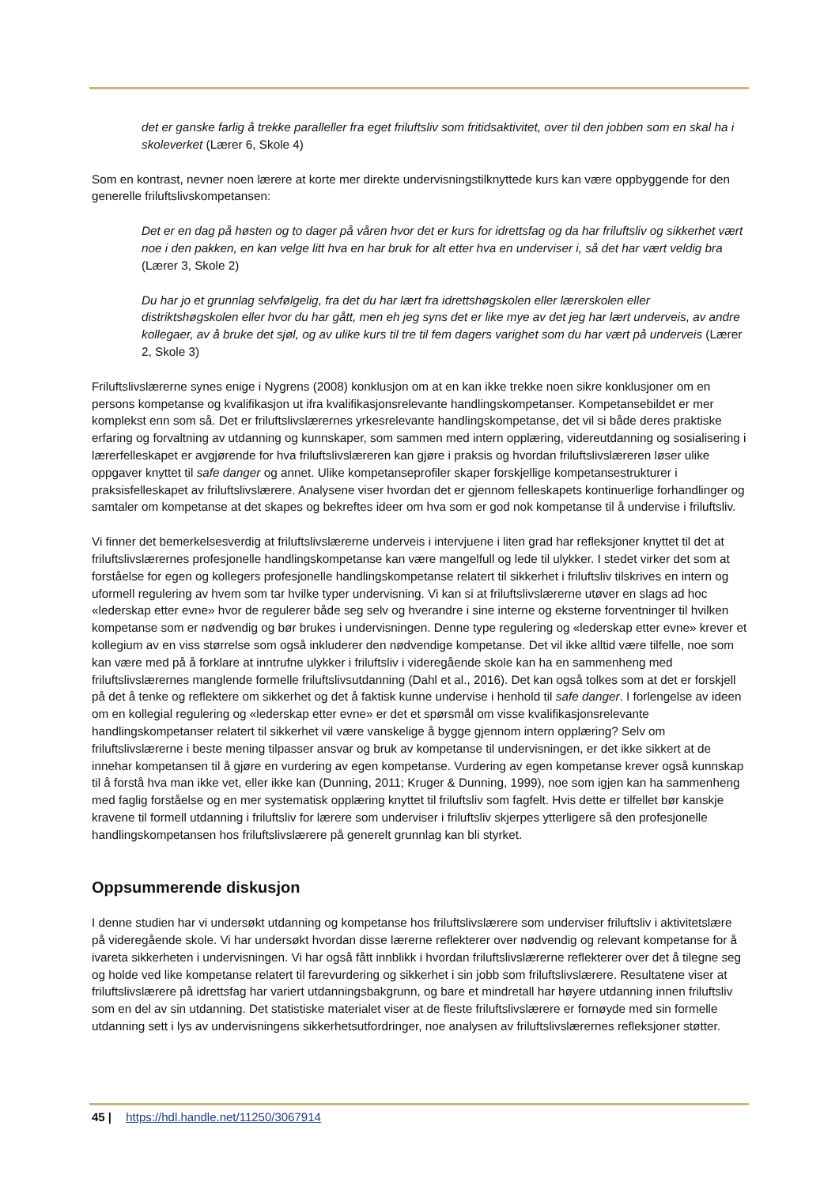det er ganske farlig å trekke paralleller fra eget friluftsliv som fritidsaktivitet, over til den jobben som en skal ha i skoleverket (Lærer 6, Skole 4)
Som en kontrast, nevner noen lærere at korte mer direkte undervisningstilknyttede kurs kan være oppbyggende for den generelle friluftslivskompetansen:
Det er en dag på høsten og to dager på våren hvor det er kurs for idrettsfag og da har friluftsliv og sikkerhet vært noe i den pakken, en kan velge litt hva en har bruk for alt etter hva en underviser i, så det har vært veldig bra (Lærer 3, Skole 2)
Du har jo et grunnlag selvfølgelig, fra det du har lært fra idrettshøgskolen eller lærerskolen eller distriktshøgskolen eller hvor du har gått, men eh jeg syns det er like mye av det jeg har lært underveis, av andre kollegaer, av å bruke det sjøl, og av ulike kurs til tre til fem dagers varighet som du har vært på underveis (Lærer 2, Skole 3)
Friluftslivslærerne synes enige i Nygrens (2008) konklusjon om at en kan ikke trekke noen sikre konklusjoner om en persons kompetanse og kvalifikasjon ut ifra kvalifikasjonsrelevante handlingskompetanser. Kompetansebildet er mer komplekst enn som så. Det er friluftslivslærernes yrkesrelevante handlingskompetanse, det vil si både deres praktiske erfaring og forvaltning av utdanning og kunnskaper, som sammen med intern opplæring, videreutdanning og sosialisering i lærerfelleskapet er avgjørende for hva friluftslivslæreren kan gjøre i praksis og hvordan friluftslivslæreren løser ulike oppgaver knyttet til safe danger og annet. Ulike kompetanseprofiler skaper forskjellige kompetansestrukturer i praksisfelleskapet av friluftslivslærere. Analysene viser hvordan det er gjennom felleskapets kontinuerlige forhandlinger og samtaler om kompetanse at det skapes og bekreftes ideer om hva som er god nok kompetanse til å undervise i friluftsliv.
Vi finner det bemerkelsesverdig at friluftslivslærerne underveis i intervjuene i liten grad har refleksjoner knyttet til det at friluftslivslærernes profesjonelle handlingskompetanse kan være mangelfull og lede til ulykker. I stedet virker det som at forståelse for egen og kollegers profesjonelle handlingskompetanse relatert til sikkerhet i friluftsliv tilskrives en intern og uformell regulering av hvem som tar hvilke typer undervisning. Vi kan si at friluftslivslærerne utøver en slags ad hoc «lederskap etter evne» hvor de regulerer både seg selv og hverandre i sine interne og eksterne forventninger til hvilken kompetanse som er nødvendig og bør brukes i undervisningen. Denne type regulering og «lederskap etter evne» krever et kollegium av en viss størrelse som også inkluderer den nødvendige kompetanse. Det vil ikke alltid være tilfelle, noe som kan være med på å forklare at inntrufne ulykker i friluftsliv i videregående skole kan ha en sammenheng med friluftslivslærernes manglende formelle friluftslivsutdanning (Dahl et al., 2016). Det kan også tolkes som at det er forskjell på det å tenke og reflektere om sikkerhet og det å faktisk kunne undervise i henhold til safe danger. I forlengelse av ideen om en kollegial regulering og «lederskap etter evne» er det et spørsmål om visse kvalifikasjonsrelevante handlingskompetanser relatert til sikkerhet vil være vanskelige å bygge gjennom intern opplæring? Selv om friluftslivslærerne i beste mening tilpasser ansvar og bruk av kompetanse til undervisningen, er det ikke sikkert at de innehar kompetansen til å gjøre en vurdering av egen kompetanse. Vurdering av egen kompetanse krever også kunnskap til å forstå hva man ikke vet, eller ikke kan (Dunning, 2011; Kruger & Dunning, 1999), noe som igjen kan ha sammenheng med faglig forståelse og en mer systematisk opplæring knyttet til friluftsliv som fagfelt. Hvis dette er tilfellet bør kanskje kravene til formell utdanning i friluftsliv for lærere som underviser i friluftsliv skjerpes ytterligere så den profesjonelle handlingskompetansen hos friluftslivslærere på generelt grunnlag kan bli styrket.
Oppsummerende diskusjon
I denne studien har vi undersøkt utdanning og kompetanse hos friluftslivslærere som underviser friluftsliv i aktivitetslære på videregående skole. Vi har undersøkt hvordan disse lærerne reflekterer over nødvendig og relevant kompetanse for å ivareta sikkerheten i undervisningen. Vi har også fått innblikk i hvordan friluftslivslærerne reflekterer over det å tilegne seg og holde ved like kompetanse relatert til farevurdering og sikkerhet i sin jobb som friluftslivslærere. Resultatene viser at friluftslivslærere på idrettsfag har variert utdanningsbakgrunn, og bare et mindretall har høyere utdanning innen friluftsliv som en del av sin utdanning. Det statistiske materialet viser at de fleste friluftslivslærere er fornøyde med sin formelle utdanning sett i lys av undervisningens sikkerhetsutfordringer, noe analysen av friluftslivslærernes refleksjoner støtter.
45 | https://hdl.handle.net/11250/3067914